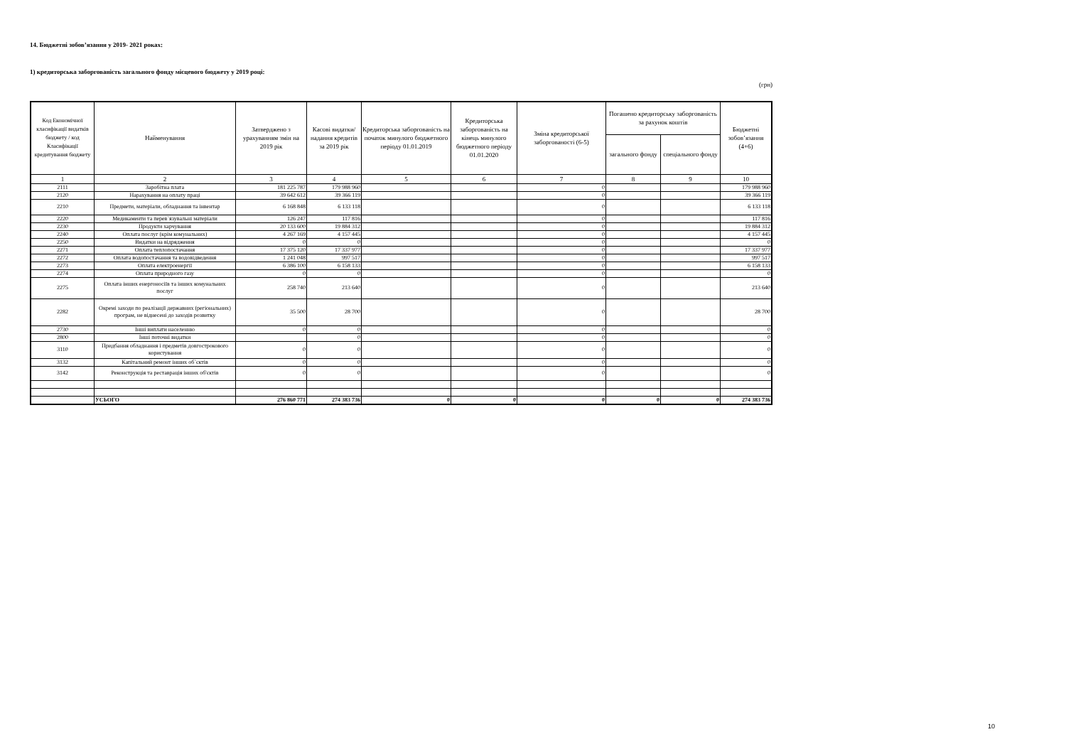14. Бюджетні зобов’язання у 2019- 2021 роках:
1) кредиторська заборгованість загального фонду місцевого бюджету у 2019 році:
(грн)
| Код Економічної класифікації видатків бюджету / код Класифікації кредитування бюджету | Найменування | Затверджено з урахуванням змін на 2019 рік | Касові видатки/ надання кредитів за 2019 рік | Кредиторська заборгованість на початок минулого бюджетного періоду 01.01.2019 | Кредиторська заборгованість на кінець минулого бюджетного періоду 01.01.2020 | Зміна кредиторської заборгованості (6-5) | Погашено кредиторську заборгованість за рахунок коштів | | Бюджетні зобов’язання (4+6) |
| --- | --- | --- | --- | --- | --- | --- | --- | --- | --- |
| | | | | | | | загального фонду | спеціального фонду | |
| 1 | 2 | 3 | 4 | 5 | 6 | 7 | 8 | 9 | 10 |
| 2111 | Заробітна плата | 181 225 787 | 179 988 960 | | | 0 | | | 179 988 960 |
| 2120 | Нарахування на оплату праці | 39 642 612 | 39 366 119 | | | 0 | | | 39 366 119 |
| 2210 | Предмети, матеріали, обладнання та інвентар | 6 168 848 | 6 133 118 | | | 0 | | | 6 133 118 |
| 2220 | Медикаменти та перев`язувальні матеріали | 126 247 | 117 816 | | | 0 | | | 117 816 |
| 2230 | Продукти харчування | 20 133 600 | 19 884 312 | | | 0 | | | 19 884 312 |
| 2240 | Оплата послуг (крім комунальних) | 4 267 169 | 4 157 445 | | | 0 | | | 4 157 445 |
| 2250 | Видатки на відрядження | 0 | 0 | | | 0 | | | 0 |
| 2271 | Оплата теплопостачання | 17 375 120 | 17 337 977 | | | 0 | | | 17 337 977 |
| 2272 | Оплата водопостачання та водовідведення | 1 241 048 | 997 517 | | | 0 | | | 997 517 |
| 2273 | Оплата електроенергії | 6 386 100 | 6 158 133 | | | 0 | | | 6 158 133 |
| 2274 | Оплата природного газу | 0 | 0 | | | 0 | | | 0 |
| 2275 | Оплата інших енергоносіїв та інших комунальних послуг | 258 740 | 213 640 | | | 0 | | | 213 640 |
| 2282 | Окремі заходи по реалізації державних (регіональних) програм, не віднесені до заходів розвитку | 35 500 | 28 700 | | | 0 | | | 28 700 |
| 2730 | Інші виплати населенню | 0 | 0 | | | 0 | | | 0 |
| 2800 | Інші поточні видатки | | 0 | | | 0 | | | 0 |
| 3110 | Придбання обладнання і предметів довгострокового користування | 0 | 0 | | | 0 | | | 0 |
| 3132 | Капітальний ремонт інших об`єктів | 0 | 0 | | | 0 | | | 0 |
| 3142 | Реконструкція та реставрація інших об'єктів | 0 | 0 | | | 0 | | | 0 |
| | УСЬОГО | 276 860 771 | 274 383 736 | 0 | 0 | 0 | 0 | 0 | 274 383 736 |
10